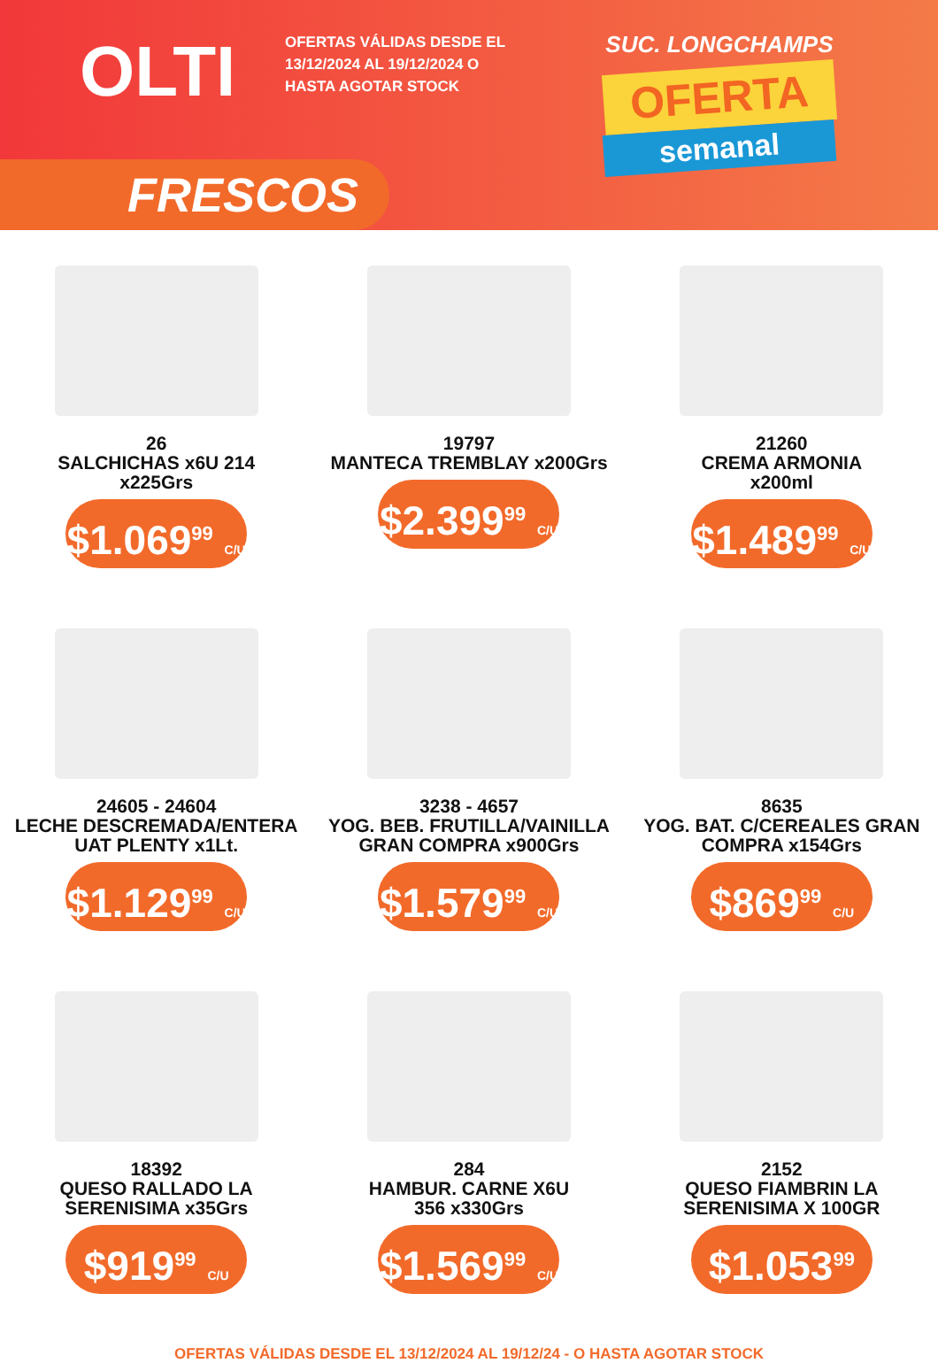OLTI
OFERTAS VÁLIDAS DESDE EL 13/12/2024 AL 19/12/2024 O HASTA AGOTAR STOCK
SUC. LONGCHAMPS
OFERTA
semanal
FRESCOS
26
SALCHICHAS x6U 214
x225Grs
$1.069<sup>99</sup> C/U
19797
MANTECA TREMBLAY x200Grs
$2.399<sup>99</sup> C/U
21260
CREMA ARMONIA
x200ml
$1.489<sup>99</sup> C/U
24605 - 24604
LECHE DESCREMADA/ENTERA
UAT PLENTY x1Lt.
$1.129<sup>99</sup> C/U
3238 - 4657
YOG. BEB. FRUTILLA/VAINILLA
GRAN COMPRA x900Grs
$1.579<sup>99</sup> C/U
8635
YOG. BAT. C/CEREALES GRAN
COMPRA x154Grs
$869<sup>99</sup> C/U
18392
QUESO RALLADO LA
SERENISIMA x35Grs
$919<sup>99</sup> C/U
284
HAMBUR. CARNE X6U
356 x330Grs
$1.569<sup>99</sup> C/U
2152
QUESO FIAMBRIN LA
SERENISIMA X 100GR
$1.053<sup>99</sup>
OFERTAS VÁLIDAS DESDE EL 13/12/2024 AL 19/12/24 - O HASTA AGOTAR STOCK